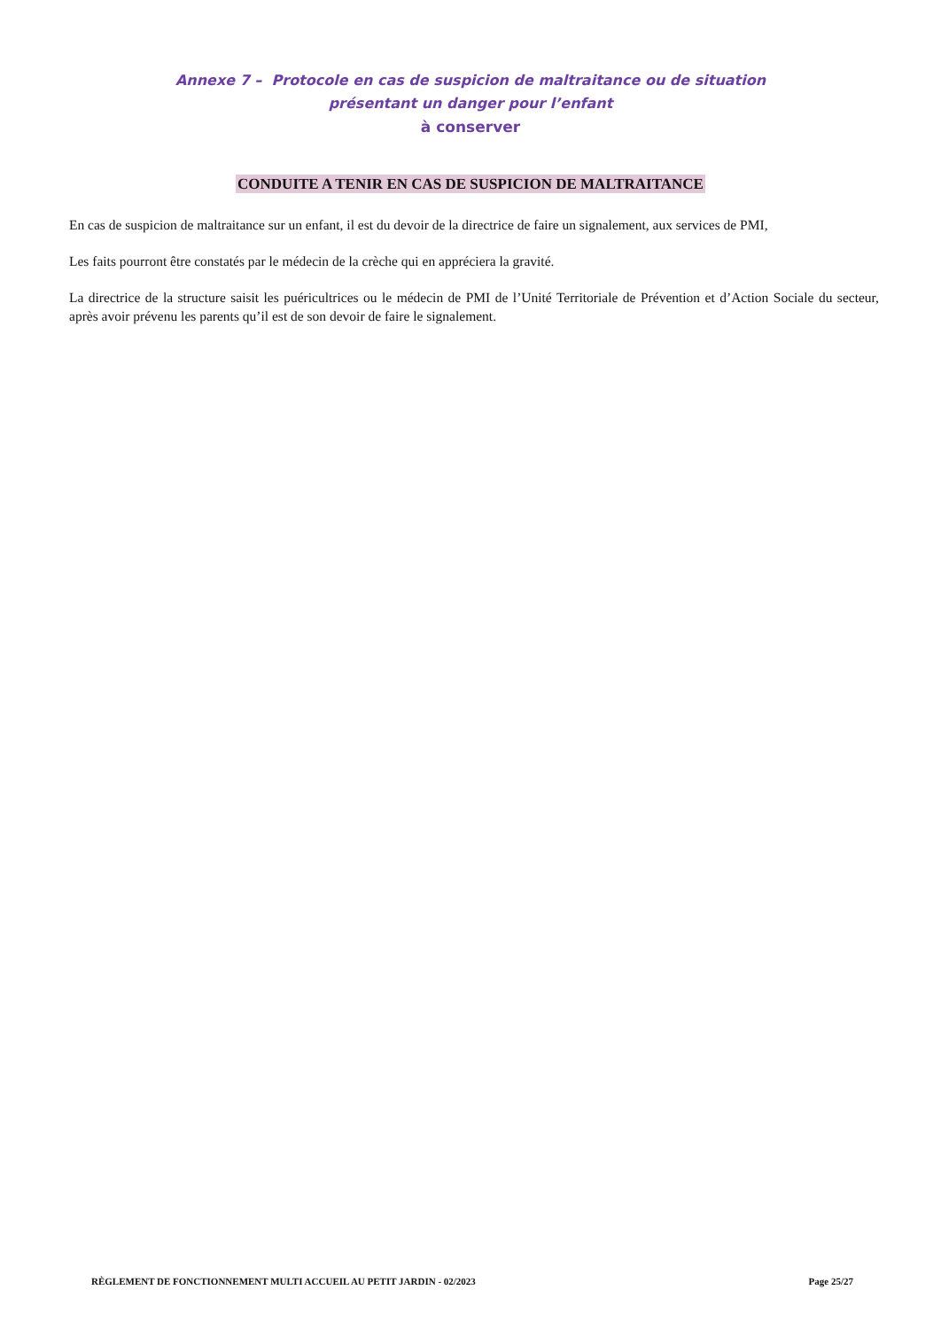Annexe 7 – Protocole en cas de suspicion de maltraitance ou de situation
présentant un danger pour l’enfant
à conserver
CONDUITE A TENIR EN CAS DE SUSPICION DE MALTRAITANCE
En cas de suspicion de maltraitance sur un enfant, il est du devoir de la directrice de faire un signalement, aux services de PMI,
Les faits pourront être constatés par le médecin de la crèche qui en appréciera la gravité.
La directrice de la structure saisit les puéricultrices ou le médecin de PMI de l’Unité Territoriale de Prévention et d’Action Sociale du secteur, après avoir prévenu les parents qu’il est de son devoir de faire le signalement.
RÈGLEMENT DE FONCTIONNEMENT MULTI ACCUEIL AU PETIT JARDIN - 02/2023 Page 25/27